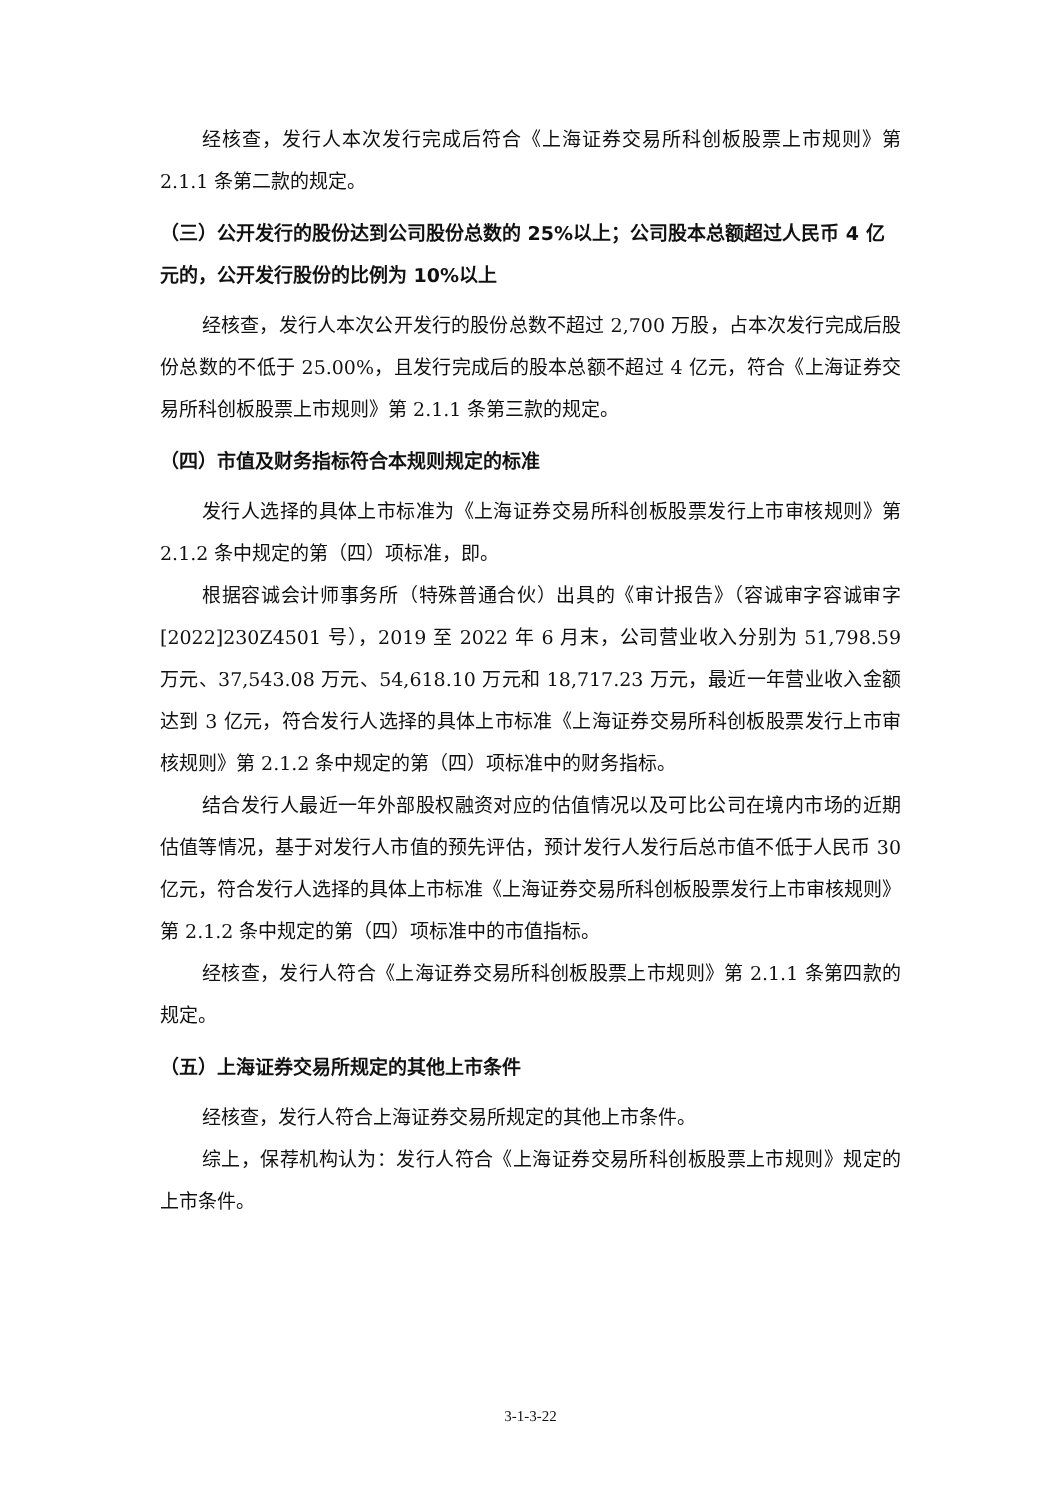经核查，发行人本次发行完成后符合《上海证券交易所科创板股票上市规则》第 2.1.1 条第二款的规定。
（三）公开发行的股份达到公司股份总数的 25%以上；公司股本总额超过人民币 4 亿元的，公开发行股份的比例为 10%以上
经核查，发行人本次公开发行的股份总数不超过 2,700 万股，占本次发行完成后股份总数的不低于 25.00%，且发行完成后的股本总额不超过 4 亿元，符合《上海证券交易所科创板股票上市规则》第 2.1.1 条第三款的规定。
（四）市值及财务指标符合本规则规定的标准
发行人选择的具体上市标准为《上海证券交易所科创板股票发行上市审核规则》第 2.1.2 条中规定的第（四）项标准，即。
根据容诚会计师事务所（特殊普通合伙）出具的《审计报告》（容诚审字容诚审字[2022]230Z4501 号），2019 至 2022 年 6 月末，公司营业收入分别为 51,798.59 万元、37,543.08 万元、54,618.10 万元和 18,717.23 万元，最近一年营业收入金额达到 3 亿元，符合发行人选择的具体上市标准《上海证券交易所科创板股票发行上市审核规则》第 2.1.2 条中规定的第（四）项标准中的财务指标。
结合发行人最近一年外部股权融资对应的估值情况以及可比公司在境内市场的近期估值等情况，基于对发行人市值的预先评估，预计发行人发行后总市值不低于人民币 30 亿元，符合发行人选择的具体上市标准《上海证券交易所科创板股票发行上市审核规则》第 2.1.2 条中规定的第（四）项标准中的市值指标。
经核查，发行人符合《上海证券交易所科创板股票上市规则》第 2.1.1 条第四款的规定。
（五）上海证券交易所规定的其他上市条件
经核查，发行人符合上海证券交易所规定的其他上市条件。
综上，保荐机构认为：发行人符合《上海证券交易所科创板股票上市规则》规定的上市条件。
3-1-3-22